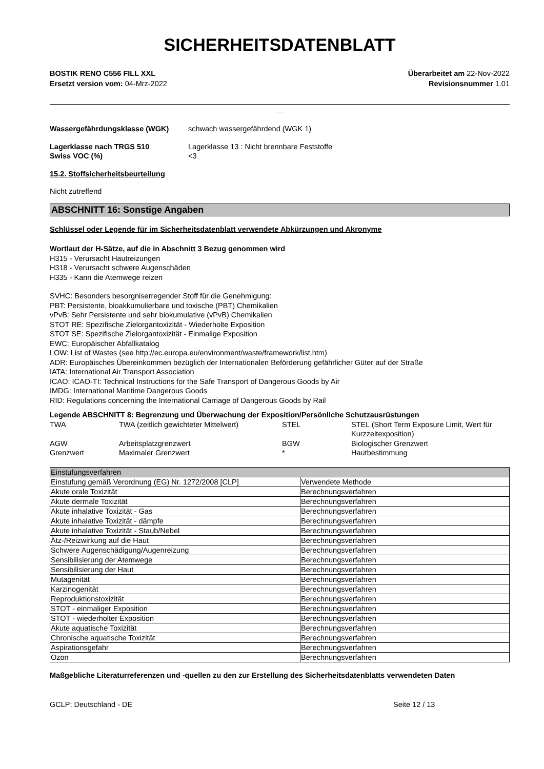SICHERHEITSDATENBLATT
BOSTIK RENO C556 FILL XXL
Ersetzt version vom: 04-Mrz-2022
Überarbeitet am 22-Nov-2022
Revisionsnummer 1.01
__
Wassergefährdungsklasse (WGK) schwach wassergefährdend (WGK 1)
Lagerklasse nach TRGS 510 Lagerklasse 13 : Nicht brennbare Feststoffe
Swiss VOC (%) <3
15.2. Stoffsicherheitsbeurteilung
Nicht zutreffend
ABSCHNITT 16: Sonstige Angaben
Schlüssel oder Legende für im Sicherheitsdatenblatt verwendete Abkürzungen und Akronyme
Wortlaut der H-Sätze, auf die in Abschnitt 3 Bezug genommen wird
H315 - Verursacht Hautreizungen
H318 - Verursacht schwere Augenschäden
H335 - Kann die Atemwege reizen
SVHC: Besonders besorgniserregender Stoff für die Genehmigung:
PBT: Persistente, bioakkumulierbare und toxische (PBT) Chemikalien
vPvB: Sehr Persistente und sehr biokumulative (vPvB) Chemikalien
STOT RE: Spezifische Zielorgantoxizität - Wiederholte Exposition
STOT SE: Spezifische Zielorgantoxizität - Einmalige Exposition
EWC: Europäischer Abfallkatalog
LOW: List of Wastes (see http://ec.europa.eu/environment/waste/framework/list.htm)
ADR: Europäisches Übereinkommen bezüglich der Internationalen Beförderung gefährlicher Güter auf der Straße
IATA: International Air Transport Association
ICAO: ICAO-TI: Technical Instructions for the Safe Transport of Dangerous Goods by Air
IMDG: International Maritime Dangerous Goods
RID: Regulations concerning the International Carriage of Dangerous Goods by Rail
Legende ABSCHNITT 8: Begrenzung und Überwachung der Exposition/Persönliche Schutzausrüstungen
| TWA | TWA (zeitlich gewichteter Mittelwert) | STEL | STEL (Short Term Exposure Limit, Wert für Kurzzeitexposition) |
| AGW | Arbeitsplatzgrenzwert | BGW | Biologischer Grenzwert |
| Grenzwert | Maximaler Grenzwert | * | Hautbestimmung |
| Einstufungsverfahren | |
| Einstufung gemäß Verordnung (EG) Nr. 1272/2008 [CLP] | Verwendete Methode |
| Akute orale Toxizität | Berechnungsverfahren |
| Akute dermale Toxizität | Berechnungsverfahren |
| Akute inhalative Toxizität - Gas | Berechnungsverfahren |
| Akute inhalative Toxizität - dämpfe | Berechnungsverfahren |
| Akute inhalative Toxizität - Staub/Nebel | Berechnungsverfahren |
| Ätz-/Reizwirkung auf die Haut | Berechnungsverfahren |
| Schwere Augenschädigung/Augenreizung | Berechnungsverfahren |
| Sensibilisierung der Atemwege | Berechnungsverfahren |
| Sensibilisierung der Haut | Berechnungsverfahren |
| Mutagenität | Berechnungsverfahren |
| Karzinogenität | Berechnungsverfahren |
| Reproduktionstoxizität | Berechnungsverfahren |
| STOT - einmaliger Exposition | Berechnungsverfahren |
| STOT - wiederholter Exposition | Berechnungsverfahren |
| Akute aquatische Toxizität | Berechnungsverfahren |
| Chronische aquatische Toxizität | Berechnungsverfahren |
| Aspirationsgefahr | Berechnungsverfahren |
| Ozon | Berechnungsverfahren |
Maßgebliche Literaturreferenzen und -quellen zu den zur Erstellung des Sicherheitsdatenblatts verwendeten Daten
GCLP; Deutschland - DE Seite 12 / 13